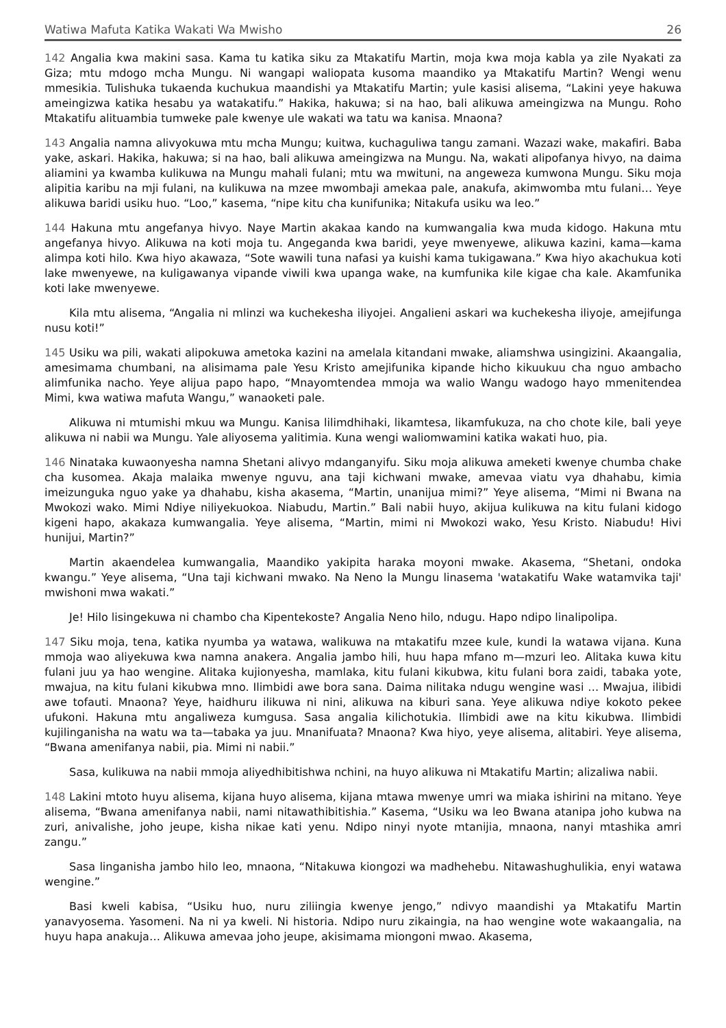Watiwa Mafuta Katika Wakati Wa Mwisho 26
142 Angalia kwa makini sasa. Kama tu katika siku za Mtakatifu Martin, moja kwa moja kabla ya zile Nyakati za Giza; mtu mdogo mcha Mungu. Ni wangapi waliopata kusoma maandiko ya Mtakatifu Martin? Wengi wenu mmesikia. Tulishuka tukaenda kuchukua maandishi ya Mtakatifu Martin; yule kasisi alisema, “Lakini yeye hakuwa ameingizwa katika hesabu ya watakatifu.” Hakika, hakuwa; si na hao, bali alikuwa ameingizwa na Mungu. Roho Mtakatifu alituambia tumweke pale kwenye ule wakati wa tatu wa kanisa. Mnaona?
143 Angalia namna alivyokuwa mtu mcha Mungu; kuitwa, kuchaguliwa tangu zamani. Wazazi wake, makafiri. Baba yake, askari. Hakika, hakuwa; si na hao, bali alikuwa ameingizwa na Mungu. Na, wakati alipofanya hivyo, na daima aliamini ya kwamba kulikuwa na Mungu mahali fulani; mtu wa mwituni, na angeweza kumwona Mungu. Siku moja alipitia karibu na mji fulani, na kulikuwa na mzee mwombaji amekaa pale, anakufa, akimwomba mtu fulani… Yeye alikuwa baridi usiku huo. “Loo,” kasema, “nipe kitu cha kunifunika; Nitakufa usiku wa leo.”
144 Hakuna mtu angefanya hivyo. Naye Martin akakaa kando na kumwangalia kwa muda kidogo. Hakuna mtu angefanya hivyo. Alikuwa na koti moja tu. Angeganda kwa baridi, yeye mwenyewe, alikuwa kazini, kama—kama alimpa koti hilo. Kwa hiyo akawaza, “Sote wawili tuna nafasi ya kuishi kama tukigawana.” Kwa hiyo akachukua koti lake mwenyewe, na kuligawanya vipande viwili kwa upanga wake, na kumfunika kile kigae cha kale. Akamfunika koti lake mwenyewe.
Kila mtu alisema, “Angalia ni mlinzi wa kuchekesha iliyojei. Angalieni askari wa kuchekesha iliyoje, amejifunga nusu koti!”
145 Usiku wa pili, wakati alipokuwa ametoka kazini na amelala kitandani mwake, aliamshwa usingizini. Akaangalia, amesimama chumbani, na alisimama pale Yesu Kristo amejifunika kipande hicho kikuukuu cha nguo ambacho alimfunika nacho. Yeye alijua papo hapo, “Mnayomtendea mmoja wa walio Wangu wadogo hayo mmenitendea Mimi, kwa watiwa mafuta Wangu,” wanaoketi pale.
Alikuwa ni mtumishi mkuu wa Mungu. Kanisa lilimdhihaki, likamtesa, likamfukuza, na cho chote kile, bali yeye alikuwa ni nabii wa Mungu. Yale aliyosema yalitimia. Kuna wengi waliomwamini katika wakati huo, pia.
146 Ninataka kuwaonyesha namna Shetani alivyo mdanganyifu. Siku moja alikuwa ameketi kwenye chumba chake cha kusomea. Akaja malaika mwenye nguvu, ana taji kichwani mwake, amevaa viatu vya dhahabu, kimia imeizunguka nguo yake ya dhahabu, kisha akasema, “Martin, unanijua mimi?” Yeye alisema, “Mimi ni Bwana na Mwokozi wako. Mimi Ndiye niliyekuokoa. Niabudu, Martin.” Bali nabii huyo, akijua kulikuwa na kitu fulani kidogo kigeni hapo, akakaza kumwangalia. Yeye alisema, “Martin, mimi ni Mwokozi wako, Yesu Kristo. Niabudu! Hivi hunijui, Martin?”
Martin akaendelea kumwangalia, Maandiko yakipita haraka moyoni mwake. Akasema, “Shetani, ondoka kwangu.” Yeye alisema, “Una taji kichwani mwako. Na Neno la Mungu linasema 'watakatifu Wake watamvika taji' mwishoni mwa wakati.”
Je! Hilo lisingekuwa ni chambo cha Kipentekoste? Angalia Neno hilo, ndugu. Hapo ndipo linalipolipa.
147 Siku moja, tena, katika nyumba ya watawa, walikuwa na mtakatifu mzee kule, kundi la watawa vijana. Kuna mmoja wao aliyekuwa kwa namna anakera. Angalia jambo hili, huu hapa mfano m—mzuri leo. Alitaka kuwa kitu fulani juu ya hao wengine. Alitaka kujionyesha, mamlaka, kitu fulani kikubwa, kitu fulani bora zaidi, tabaka yote, mwajua, na kitu fulani kikubwa mno. Ilimbidi awe bora sana. Daima nilitaka ndugu wengine wasi … Mwajua, ilibidi awe tofauti. Mnaona? Yeye, haidhuru ilikuwa ni nini, alikuwa na kiburi sana. Yeye alikuwa ndiye kokoto pekee ufukoni. Hakuna mtu angaliweza kumgusa. Sasa angalia kilichotukia. Ilimbidi awe na kitu kikubwa. Ilimbidi kujilinganisha na watu wa ta—tabaka ya juu. Mnanifuata? Mnaona? Kwa hiyo, yeye alisema, alitabiri. Yeye alisema, “Bwana amenifanya nabii, pia. Mimi ni nabii.”
Sasa, kulikuwa na nabii mmoja aliyedhibitishwa nchini, na huyo alikuwa ni Mtakatifu Martin; alizaliwa nabii.
148 Lakini mtoto huyu alisema, kijana huyo alisema, kijana mtawa mwenye umri wa miaka ishirini na mitano. Yeye alisema, “Bwana amenifanya nabii, nami nitawathibitishia.” Kasema, “Usiku wa leo Bwana atanipa joho kubwa na zuri, anivalishe, joho jeupe, kisha nikae kati yenu. Ndipo ninyi nyote mtanijia, mnaona, nanyi mtashika amri zangu.”
Sasa linganisha jambo hilo leo, mnaona, “Nitakuwa kiongozi wa madhehebu. Nitawashughulikia, enyi watawa wengine.”
Basi kweli kabisa, “Usiku huo, nuru ziliingia kwenye jengo,” ndivyo maandishi ya Mtakatifu Martin yanavyosema. Yasomeni. Na ni ya kweli. Ni historia. Ndipo nuru zikaingia, na hao wengine wote wakaangalia, na huyu hapa anakuja… Alikuwa amevaa joho jeupe, akisimama miongoni mwao. Akasema,